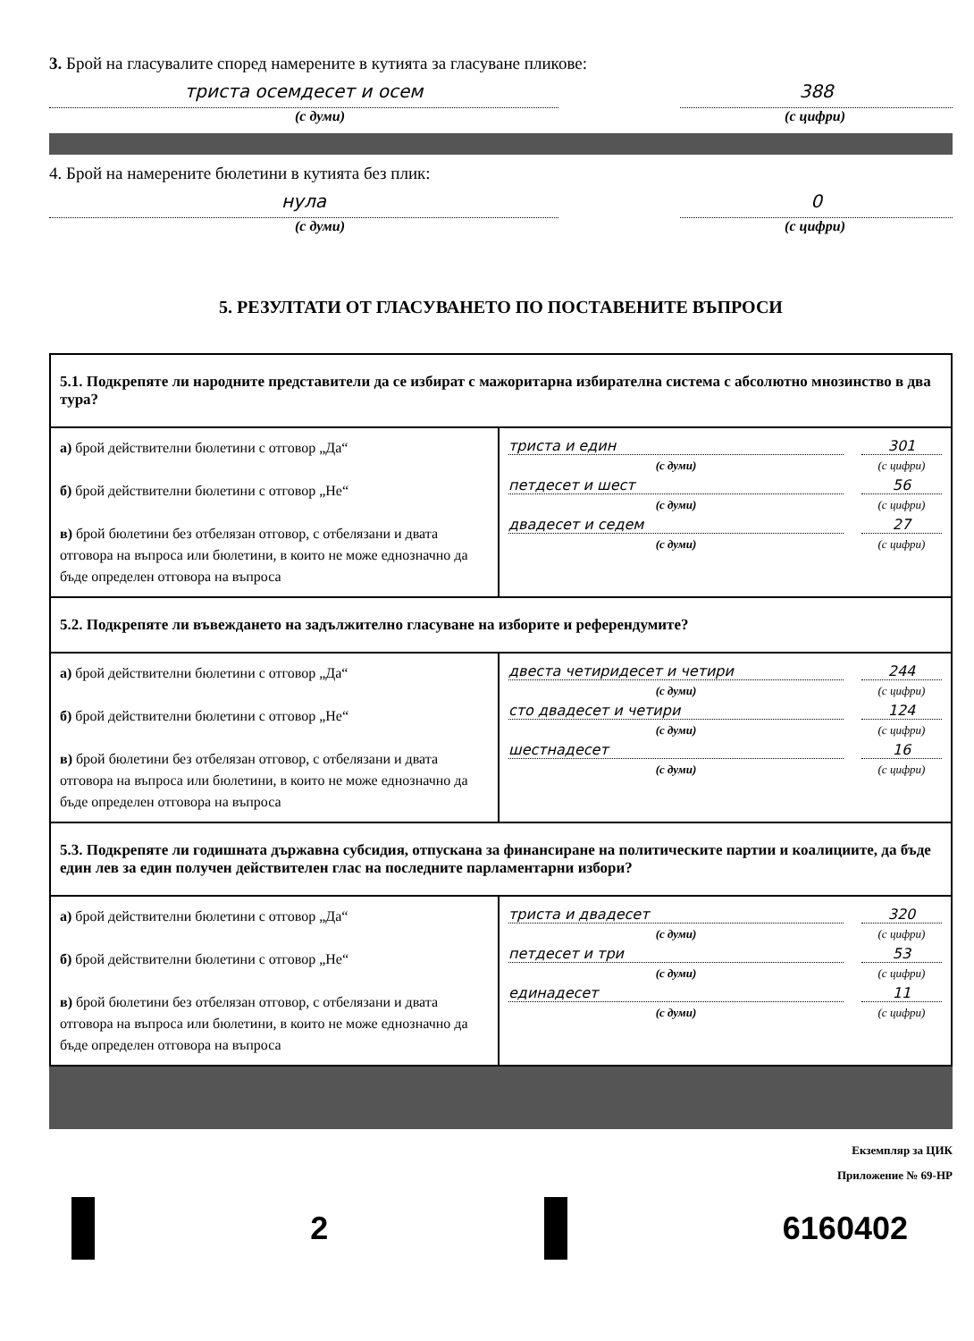3. Брой на гласувалите според намерените в кутията за гласуване пликове:
триста осемдесет и осем
388
(с думи) (с цифри)
4. Брой на намерените бюлетини в кутията без плик:
нула
0
(с думи) (с цифри)
5. РЕЗУЛТАТИ ОТ ГЛАСУВАНЕТО ПО ПОСТАВЕНИТЕ ВЪПРОСИ
| 5.1. Подкрепяте ли народните представители да се избират с мажоритарна избирателна система с абсолютно мнозинство в два тура? | |
| а) брой действителни бюлетини с отговор „Да“ б) брой действителни бюлетини с отговор „Не“ в) брой бюлетини без отбелязан отговор, с отбелязани и двата отговора на въпроса или бюлетини, в които не може еднозначно да бъде определен отговора на въпроса | триста и един 301 (с думи) (с цифри) петдесет и шест 56 (с думи) (с цифри) двадесет и седем 27 (с думи) (с цифри) |
| 5.2. Подкрепяте ли въвеждането на задължително гласуване на изборите и референдумите? | |
| а) брой действителни бюлетини с отговор „Да“ б) брой действителни бюлетини с отговор „Не“ в) брой бюлетини без отбелязан отговор, с отбелязани и двата отговора на въпроса или бюлетини, в които не може еднозначно да бъде определен отговора на въпроса | двеста четиридесет и четири 244 (с думи) (с цифри) сто двадесет и четири 124 (с думи) (с цифри) шестнадесет 16 (с думи) (с цифри) |
| 5.3. Подкрепяте ли годишната държавна субсидия, отпускана за финансиране на политическите партии и коалициите, да бъде един лев за един получен действителен глас на последните парламентарни избори? | |
| а) брой действителни бюлетини с отговор „Да“ б) брой действителни бюлетини с отговор „Не“ в) брой бюлетини без отбелязан отговор, с отбелязани и двата отговора на въпроса или бюлетини, в които не може еднозначно да бъде определен отговора на въпроса | триста и двадесет 320 (с думи) (с цифри) петдесет и три 53 (с думи) (с цифри) единадесет 11 (с думи) (с цифри) |
Екземпляр за ЦИК
Приложение № 69-НР
2 6160402